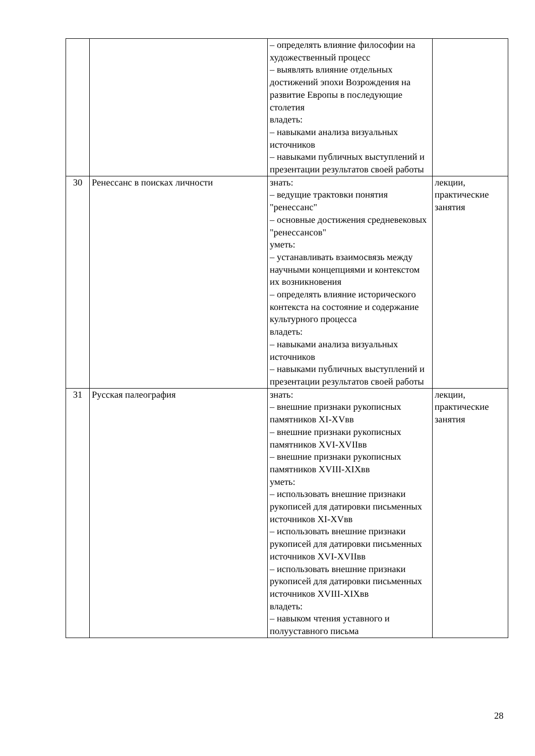| | | – определять влияние философии на художественный процесс – выявлять влияние отдельных достижений эпохи Возрождения на развитие Европы в последующие столетия владеть: – навыками анализа визуальных источников – навыками публичных выступлений и презентации результатов своей работы | |
| 30 | Ренессанс в поисках личности | знать: – ведущие трактовки понятия "ренессанс" – основные достижения средневековых "ренессансов" уметь: – устанавливать взаимосвязь между научными концепциями и контекстом их возникновения – определять влияние исторического контекста на состояние и содержание культурного процесса владеть: – навыками анализа визуальных источников – навыками публичных выступлений и презентации результатов своей работы | лекции, практические занятия |
| 31 | Русская палеография | знать: – внешние признаки рукописных памятников XI-XVвв – внешние признаки рукописных памятников XVI-XVIIвв – внешние признаки рукописных памятников XVIII-XIXвв уметь: – использовать внешние признаки рукописей для датировки письменных источников XI-XVвв – использовать внешние признаки рукописей для датировки письменных источников XVI-XVIIвв – использовать внешние признаки рукописей для датировки письменных источников XVIII-XIXвв владеть: – навыком чтения уставного и полууставного письма | лекции, практические занятия |
28